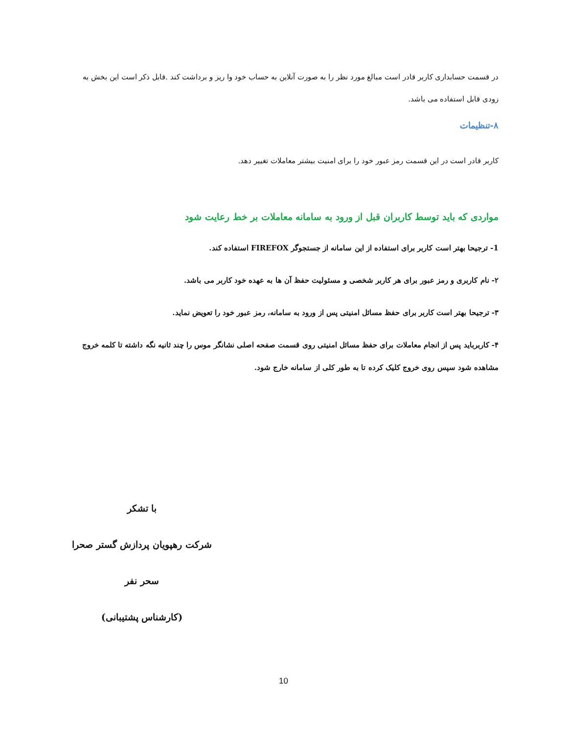در قسمت حسابداری کاربر قادر است مبالغ مورد نظر را به صورت آنلاین به حساب خود وا ریز و برداشت کند .قابل ذکر است این بخش به زودی قابل استفاده می باشد.
۸-تنظیمات
کاربر قادر است در این قسمت رمز عبور خود را برای امنیت بیشتر معاملات تغییر دهد.
مواردی که باید توسط کاربران قبل از ورود به سامانه معاملات بر خط رعایت شود
1- ترجیحا بهتر است کاربر برای استفاده از این سامانه از جستجوگر FIREFOX استفاده کند.
۲- نام کاربری و رمز عبور برای هر کاربر شخصی و مسئولیت حفظ آن ها به عهده خود کاربر می باشد.
۳- ترجیحا بهتر است کاربر برای حفظ مسائل امنیتی پس از ورود به سامانه، رمز عبور خود را تعویض نماید.
۴- کاربرباید پس از انجام معاملات برای حفظ مسائل امنیتی روی قسمت صفحه اصلی نشانگر موس را چند ثانیه نگه داشته تا کلمه خروج مشاهده شود سپس روی خروج کلیک کرده تا به طور کلی از سامانه خارج شود.
با تشکر
شرکت رهپویان پردازش گستر صحرا
سحر نفر
(کارشناس پشتیبانی)
10